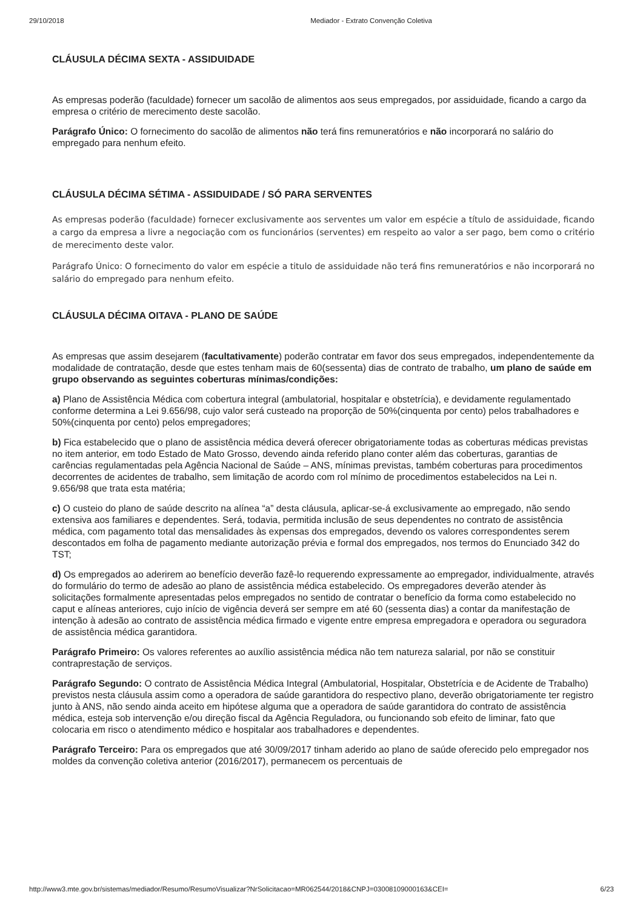29/10/2018 Mediador - Extrato Convenção Coletiva
CLÁUSULA DÉCIMA SEXTA - ASSIDUIDADE
As empresas poderão (faculdade) fornecer um sacolão de alimentos aos seus empregados, por assiduidade, ficando a cargo da empresa o critério de merecimento deste sacolão.
Parágrafo Único: O fornecimento do sacolão de alimentos não terá fins remuneratórios e não incorporará no salário do empregado para nenhum efeito.
CLÁUSULA DÉCIMA SÉTIMA - ASSIDUIDADE / SÓ PARA SERVENTES
As empresas poderão (faculdade) fornecer exclusivamente aos serventes um valor em espécie a título de assiduidade, ficando a cargo da empresa a livre a negociação com os funcionários (serventes) em respeito ao valor a ser pago, bem como o critério de merecimento deste valor.
Parágrafo Único: O fornecimento do valor em espécie a titulo de assiduidade não terá fins remuneratórios e não incorporará no salário do empregado para nenhum efeito.
CLÁUSULA DÉCIMA OITAVA - PLANO DE SAÚDE
As empresas que assim desejarem (facultativamente) poderão contratar em favor dos seus empregados, independentemente da modalidade de contratação, desde que estes tenham mais de 60(sessenta) dias de contrato de trabalho, um plano de saúde em grupo observando as seguintes coberturas mínimas/condições:
a) Plano de Assistência Médica com cobertura integral (ambulatorial, hospitalar e obstetrícia), e devidamente regulamentado conforme determina a Lei 9.656/98, cujo valor será custeado na proporção de 50%(cinquenta por cento) pelos trabalhadores e 50%(cinquenta por cento) pelos empregadores;
b) Fica estabelecido que o plano de assistência médica deverá oferecer obrigatoriamente todas as coberturas médicas previstas no item anterior, em todo Estado de Mato Grosso, devendo ainda referido plano conter além das coberturas, garantias de carências regulamentadas pela Agência Nacional de Saúde – ANS, mínimas previstas, também coberturas para procedimentos decorrentes de acidentes de trabalho, sem limitação de acordo com rol mínimo de procedimentos estabelecidos na Lei n. 9.656/98 que trata esta matéria;
c) O custeio do plano de saúde descrito na alínea “a” desta cláusula, aplicar-se-á exclusivamente ao empregado, não sendo extensiva aos familiares e dependentes. Será, todavia, permitida inclusão de seus dependentes no contrato de assistência médica, com pagamento total das mensalidades às expensas dos empregados, devendo os valores correspondentes serem descontados em folha de pagamento mediante autorização prévia e formal dos empregados, nos termos do Enunciado 342 do TST;
d) Os empregados ao aderirem ao benefício deverão fazê-lo requerendo expressamente ao empregador, individualmente, através do formulário do termo de adesão ao plano de assistência médica estabelecido. Os empregadores deverão atender às solicitações formalmente apresentadas pelos empregados no sentido de contratar o benefício da forma como estabelecido no caput e alíneas anteriores, cujo início de vigência deverá ser sempre em até 60 (sessenta dias) a contar da manifestação de intenção à adesão ao contrato de assistência médica firmado e vigente entre empresa empregadora e operadora ou seguradora de assistência médica garantidora.
Parágrafo Primeiro: Os valores referentes ao auxílio assistência médica não tem natureza salarial, por não se constituir contraprestação de serviços.
Parágrafo Segundo: O contrato de Assistência Médica Integral (Ambulatorial, Hospitalar, Obstetrícia e de Acidente de Trabalho) previstos nesta cláusula assim como a operadora de saúde garantidora do respectivo plano, deverão obrigatoriamente ter registro junto à ANS, não sendo ainda aceito em hipótese alguma que a operadora de saúde garantidora do contrato de assistência médica, esteja sob intervenção e/ou direção fiscal da Agência Reguladora, ou funcionando sob efeito de liminar, fato que colocaria em risco o atendimento médico e hospitalar aos trabalhadores e dependentes.
Parágrafo Terceiro: Para os empregados que até 30/09/2017 tinham aderido ao plano de saúde oferecido pelo empregador nos moldes da convenção coletiva anterior (2016/2017), permanecem os percentuais de
http://www3.mte.gov.br/sistemas/mediador/Resumo/ResumoVisualizar?NrSolicitacao=MR062544/2018&CNPJ=03008109000163&CEI= 6/23